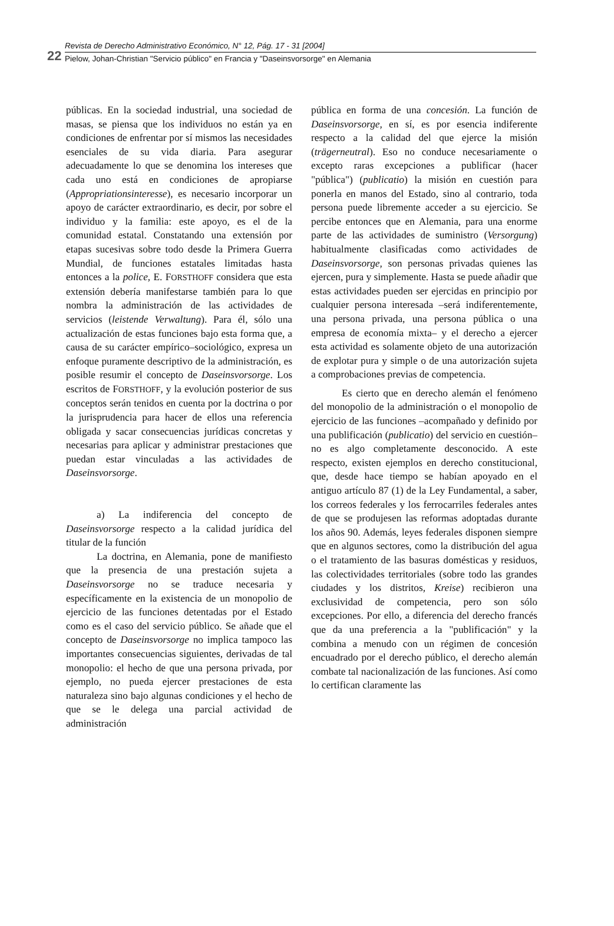22
Revista de Derecho Administrativo Económico, N° 12, Pág. 17 - 31 [2004]
Pielow, Johan-Christian "Servicio público" en Francia y "Daseinsvorsorge" en Alemania
públicas. En la sociedad industrial, una sociedad de masas, se piensa que los individuos no están ya en condiciones de enfrentar por sí mismos las necesidades esenciales de su vida diaria. Para asegurar adecuadamente lo que se denomina los intereses que cada uno está en condiciones de apropiarse (Appropriationsinteresse), es necesario incorporar un apoyo de carácter extraordinario, es decir, por sobre el individuo y la familia: este apoyo, es el de la comunidad estatal. Constatando una extensión por etapas sucesivas sobre todo desde la Primera Guerra Mundial, de funciones estatales limitadas hasta entonces a la police, E. FORSTHOFF considera que esta extensión debería manifestarse también para lo que nombra la administración de las actividades de servicios (leistende Verwaltung). Para él, sólo una actualización de estas funciones bajo esta forma que, a causa de su carácter empírico–sociológico, expresa un enfoque puramente descriptivo de la administración, es posible resumir el concepto de Daseinsvorsorge. Los escritos de FORSTHOFF, y la evolución posterior de sus conceptos serán tenidos en cuenta por la doctrina o por la jurisprudencia para hacer de ellos una referencia obligada y sacar consecuencias jurídicas concretas y necesarias para aplicar y administrar prestaciones que puedan estar vinculadas a las actividades de Daseinsvorsorge.
a) La indiferencia del concepto de Daseinsvorsorge respecto a la calidad jurídica del titular de la función
La doctrina, en Alemania, pone de manifiesto que la presencia de una prestación sujeta a Daseinsvorsorge no se traduce necesaria y específicamente en la existencia de un monopolio de ejercicio de las funciones detentadas por el Estado como es el caso del servicio público. Se añade que el concepto de Daseinsvorsorge no implica tampoco las importantes consecuencias siguientes, derivadas de tal monopolio: el hecho de que una persona privada, por ejemplo, no pueda ejercer prestaciones de esta naturaleza sino bajo algunas condiciones y el hecho de que se le delega una parcial actividad de administración
pública en forma de una concesión. La función de Daseinsvorsorge, en sí, es por esencia indiferente respecto a la calidad del que ejerce la misión (trägerneutral). Eso no conduce necesariamente o excepto raras excepciones a publificar (hacer "pública") (publicatio) la misión en cuestión para ponerla en manos del Estado, sino al contrario, toda persona puede libremente acceder a su ejercicio. Se percibe entonces que en Alemania, para una enorme parte de las actividades de suministro (Versorgung) habitualmente clasificadas como actividades de Daseinsvorsorge, son personas privadas quienes las ejercen, pura y simplemente. Hasta se puede añadir que estas actividades pueden ser ejercidas en principio por cualquier persona interesada –será indiferentemente, una persona privada, una persona pública o una empresa de economía mixta– y el derecho a ejercer esta actividad es solamente objeto de una autorización de explotar pura y simple o de una autorización sujeta a comprobaciones previas de competencia.
Es cierto que en derecho alemán el fenómeno del monopolio de la administración o el monopolio de ejercicio de las funciones –acompañado y definido por una publificación (publicatio) del servicio en cuestión– no es algo completamente desconocido. A este respecto, existen ejemplos en derecho constitucional, que, desde hace tiempo se habían apoyado en el antiguo artículo 87 (1) de la Ley Fundamental, a saber, los correos federales y los ferrocarriles federales antes de que se produjesen las reformas adoptadas durante los años 90. Además, leyes federales disponen siempre que en algunos sectores, como la distribución del agua o el tratamiento de las basuras domésticas y residuos, las colectividades territoriales (sobre todo las grandes ciudades y los distritos, Kreise) recibieron una exclusividad de competencia, pero son sólo excepciones. Por ello, a diferencia del derecho francés que da una preferencia a la "publificación" y la combina a menudo con un régimen de concesión encuadrado por el derecho público, el derecho alemán combate tal nacionalización de las funciones. Así como lo certifican claramente las